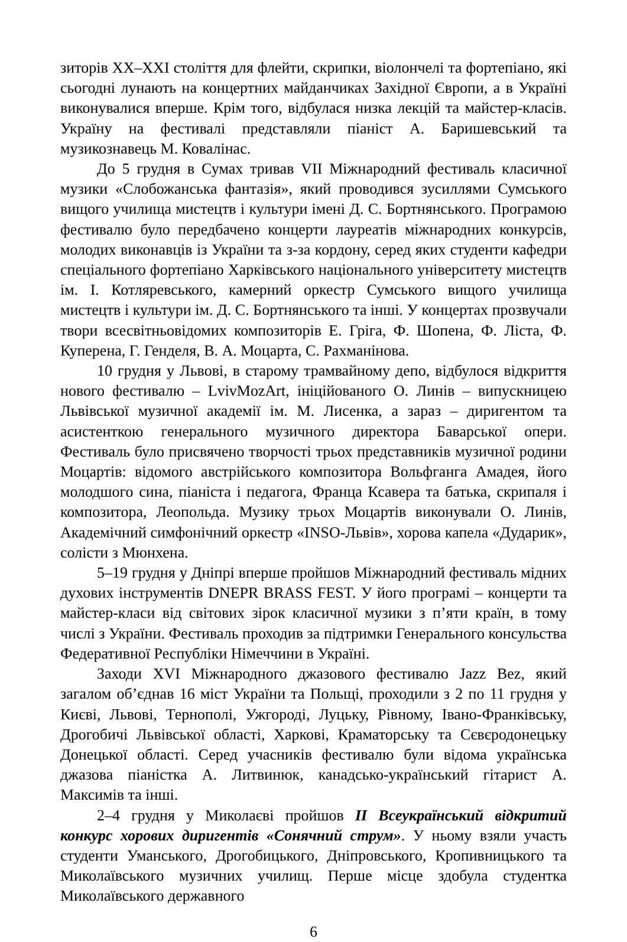зиторів XX–XXI століття для флейти, скрипки, віолончелі та фортепіано, які сьогодні лунають на концертних майданчиках Західної Європи, а в Україні виконувалися вперше. Крім того, відбулася низка лекцій та майстер-класів. Україну на фестивалі представляли піаніст А. Баришевський та музикознавець М. Ковалінас.
До 5 грудня в Сумах тривав VII Міжнародний фестиваль класичної музики «Слобожанська фантазія», який проводився зусиллями Сумського вищого училища мистецтв і культури імені Д. С. Бортнянського. Програмою фестивалю було передбачено концерти лауреатів міжнародних конкурсів, молодих виконавців із України та з-за кордону, серед яких студенти кафедри спеціального фортепіано Харківського національного університету мистецтв ім. І. Котляревського, камерний оркестр Сумського вищого училища мистецтв і культури ім. Д. С. Бортнянського та інші. У концертах прозвучали твори всесвітньовідомих композиторів Е. Гріга, Ф. Шопена, Ф. Ліста, Ф. Куперена, Г. Генделя, В. А. Моцарта, С. Рахманінова.
10 грудня у Львові, в старому трамвайному депо, відбулося відкриття нового фестивалю – LvivMozArt, ініційованого О. Линів – випускницею Львівської музичної академії ім. М. Лисенка, а зараз – диригентом та асистенткою генерального музичного директора Баварської опери. Фестиваль було присвячено творчості трьох представників музичної родини Моцартів: відомого австрійського композитора Вольфганга Амадея, його молодшого сина, піаніста і педагога, Франца Ксавера та батька, скрипаля і композитора, Леопольда. Музику трьох Моцартів виконували О. Линів, Академічний симфонічний оркестр «INSO-Львів», хорова капела «Дударик», солісти з Мюнхена.
5–19 грудня у Дніпрі вперше пройшов Міжнародний фестиваль мідних духових інструментів DNEPR BRASS FEST. У його програмі – концерти та майстер-класи від світових зірок класичної музики з п’яти країн, в тому числі з України. Фестиваль проходив за підтримки Генерального консульства Федеративної Республіки Німеччини в Україні.
Заходи XVI Міжнародного джазового фестивалю Jazz Bez, який загалом об’єднав 16 міст України та Польщі, проходили з 2 по 11 грудня у Києві, Львові, Тернополі, Ужгороді, Луцьку, Рівному, Івано-Франківську, Дрогобичі Львівської області, Харкові, Краматорську та Сєвєродонецьку Донецької області. Серед учасників фестивалю були відома українська джазова піаністка А. Литвинюк, канадсько-український гітарист А. Максимів та інші.
2–4 грудня у Миколаєві пройшов ІІ Всеукраїнський відкритий конкурс хорових диригентів «Сонячний струм». У ньому взяли участь студенти Уманського, Дрогобицького, Дніпровського, Кропивницького та Миколаївського музичних училищ. Перше місце здобула студентка Миколаївського державного
6